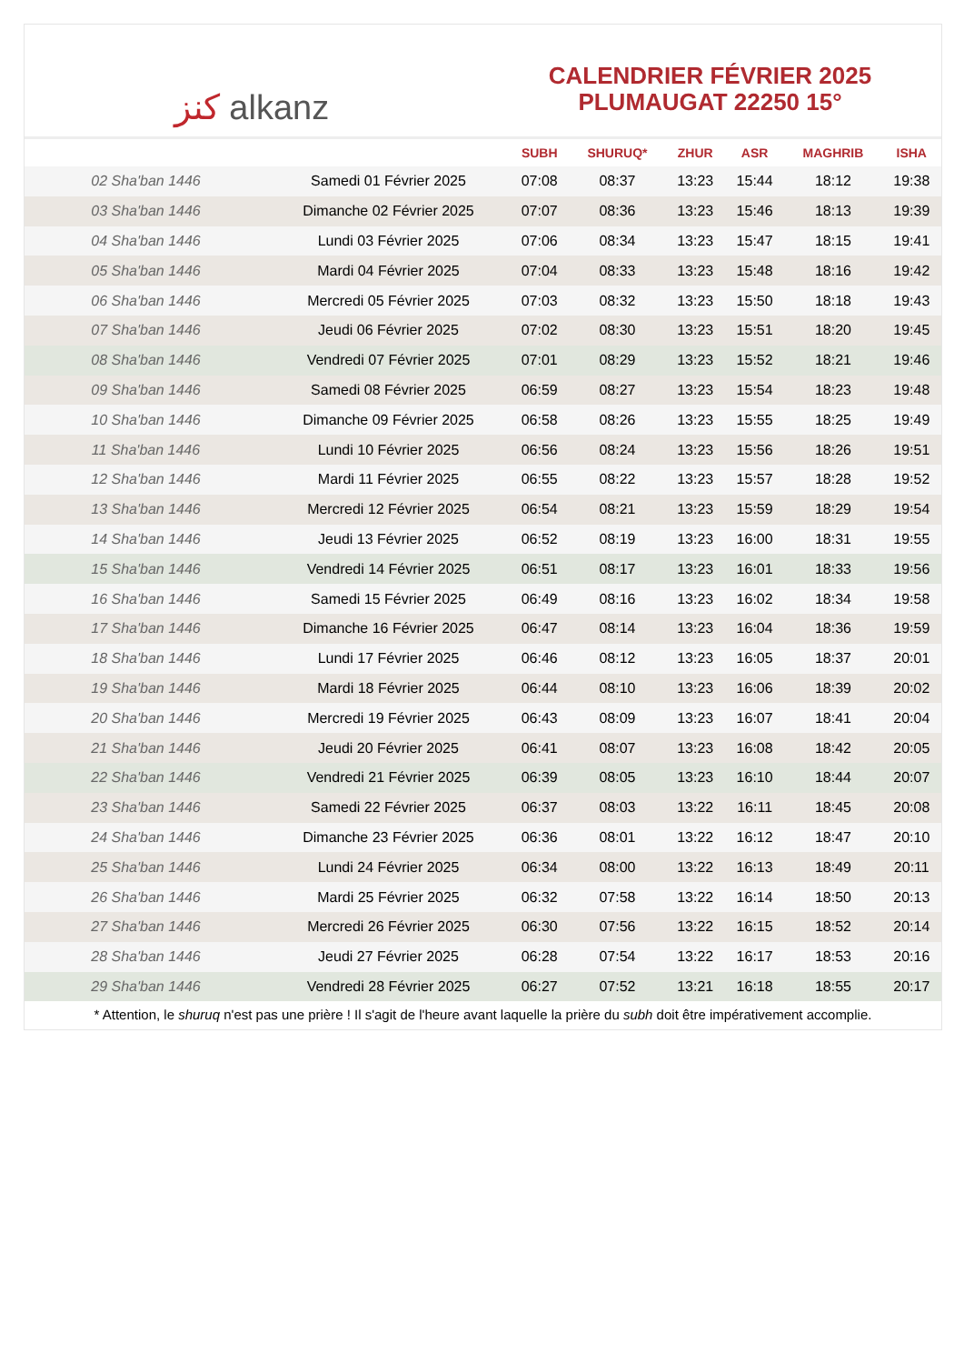ﻛﻨﺰ alkanz
CALENDRIER FÉVRIER 2025
PLUMAUGAT 22250 15°
| | | SUBH | SHURUQ* | ZHUR | ASR | MAGHRIB | ISHA |
| --- | --- | --- | --- | --- | --- | --- | --- |
| 02 Sha'ban 1446 | Samedi 01 Février 2025 | 07:08 | 08:37 | 13:23 | 15:44 | 18:12 | 19:38 |
| 03 Sha'ban 1446 | Dimanche 02 Février 2025 | 07:07 | 08:36 | 13:23 | 15:46 | 18:13 | 19:39 |
| 04 Sha'ban 1446 | Lundi 03 Février 2025 | 07:06 | 08:34 | 13:23 | 15:47 | 18:15 | 19:41 |
| 05 Sha'ban 1446 | Mardi 04 Février 2025 | 07:04 | 08:33 | 13:23 | 15:48 | 18:16 | 19:42 |
| 06 Sha'ban 1446 | Mercredi 05 Février 2025 | 07:03 | 08:32 | 13:23 | 15:50 | 18:18 | 19:43 |
| 07 Sha'ban 1446 | Jeudi 06 Février 2025 | 07:02 | 08:30 | 13:23 | 15:51 | 18:20 | 19:45 |
| 08 Sha'ban 1446 | Vendredi 07 Février 2025 | 07:01 | 08:29 | 13:23 | 15:52 | 18:21 | 19:46 |
| 09 Sha'ban 1446 | Samedi 08 Février 2025 | 06:59 | 08:27 | 13:23 | 15:54 | 18:23 | 19:48 |
| 10 Sha'ban 1446 | Dimanche 09 Février 2025 | 06:58 | 08:26 | 13:23 | 15:55 | 18:25 | 19:49 |
| 11 Sha'ban 1446 | Lundi 10 Février 2025 | 06:56 | 08:24 | 13:23 | 15:56 | 18:26 | 19:51 |
| 12 Sha'ban 1446 | Mardi 11 Février 2025 | 06:55 | 08:22 | 13:23 | 15:57 | 18:28 | 19:52 |
| 13 Sha'ban 1446 | Mercredi 12 Février 2025 | 06:54 | 08:21 | 13:23 | 15:59 | 18:29 | 19:54 |
| 14 Sha'ban 1446 | Jeudi 13 Février 2025 | 06:52 | 08:19 | 13:23 | 16:00 | 18:31 | 19:55 |
| 15 Sha'ban 1446 | Vendredi 14 Février 2025 | 06:51 | 08:17 | 13:23 | 16:01 | 18:33 | 19:56 |
| 16 Sha'ban 1446 | Samedi 15 Février 2025 | 06:49 | 08:16 | 13:23 | 16:02 | 18:34 | 19:58 |
| 17 Sha'ban 1446 | Dimanche 16 Février 2025 | 06:47 | 08:14 | 13:23 | 16:04 | 18:36 | 19:59 |
| 18 Sha'ban 1446 | Lundi 17 Février 2025 | 06:46 | 08:12 | 13:23 | 16:05 | 18:37 | 20:01 |
| 19 Sha'ban 1446 | Mardi 18 Février 2025 | 06:44 | 08:10 | 13:23 | 16:06 | 18:39 | 20:02 |
| 20 Sha'ban 1446 | Mercredi 19 Février 2025 | 06:43 | 08:09 | 13:23 | 16:07 | 18:41 | 20:04 |
| 21 Sha'ban 1446 | Jeudi 20 Février 2025 | 06:41 | 08:07 | 13:23 | 16:08 | 18:42 | 20:05 |
| 22 Sha'ban 1446 | Vendredi 21 Février 2025 | 06:39 | 08:05 | 13:23 | 16:10 | 18:44 | 20:07 |
| 23 Sha'ban 1446 | Samedi 22 Février 2025 | 06:37 | 08:03 | 13:22 | 16:11 | 18:45 | 20:08 |
| 24 Sha'ban 1446 | Dimanche 23 Février 2025 | 06:36 | 08:01 | 13:22 | 16:12 | 18:47 | 20:10 |
| 25 Sha'ban 1446 | Lundi 24 Février 2025 | 06:34 | 08:00 | 13:22 | 16:13 | 18:49 | 20:11 |
| 26 Sha'ban 1446 | Mardi 25 Février 2025 | 06:32 | 07:58 | 13:22 | 16:14 | 18:50 | 20:13 |
| 27 Sha'ban 1446 | Mercredi 26 Février 2025 | 06:30 | 07:56 | 13:22 | 16:15 | 18:52 | 20:14 |
| 28 Sha'ban 1446 | Jeudi 27 Février 2025 | 06:28 | 07:54 | 13:22 | 16:17 | 18:53 | 20:16 |
| 29 Sha'ban 1446 | Vendredi 28 Février 2025 | 06:27 | 07:52 | 13:21 | 16:18 | 18:55 | 20:17 |
* Attention, le shuruq n'est pas une prière ! Il s'agit de l'heure avant laquelle la prière du subh doit être impérativement accomplie.